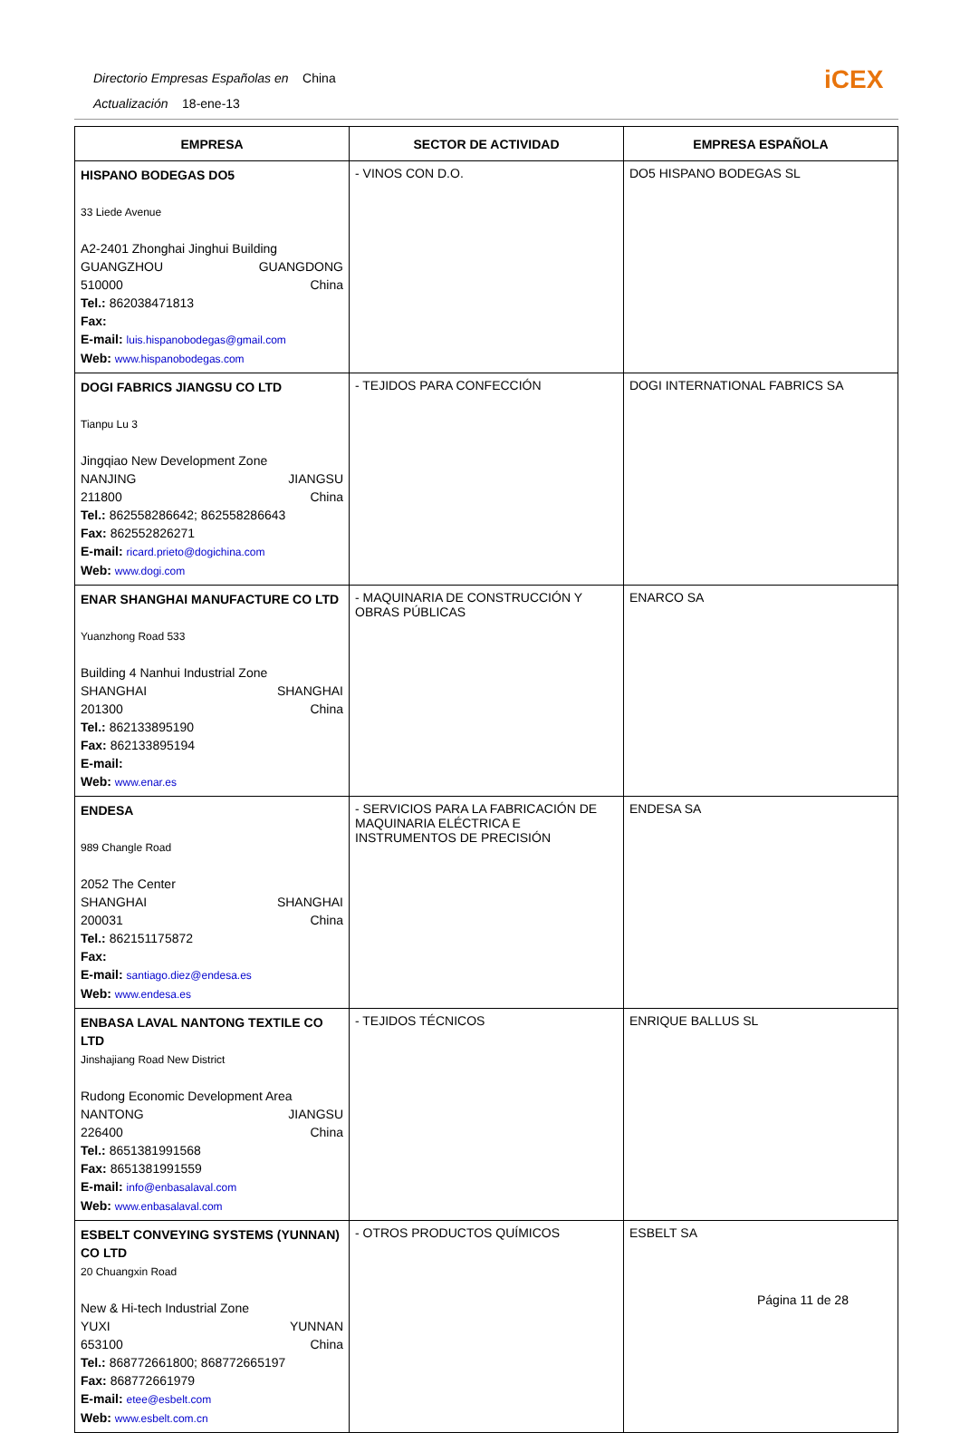Directorio Empresas Españolas en China
Actualización 18-ene-13
iCEX
| EMPRESA | SECTOR DE ACTIVIDAD | EMPRESA ESPAÑOLA |
| --- | --- | --- |
| HISPANO BODEGAS DO5 33 Liede Avenue A2-2401 Zhonghai Jinghui Building GUANGZHOU GUANGDONG 510000 China Tel.: 862038471813 Fax: E-mail: luis.hispanobodegas@gmail.com Web: www.hispanobodegas.com | - VINOS CON D.O. | DO5 HISPANO BODEGAS SL |
| DOGI FABRICS JIANGSU CO LTD Tianpu Lu 3 Jingqiao New Development Zone NANJING JIANGSU 211800 China Tel.: 862558286642; 862558286643 Fax: 862552826271 E-mail: ricard.prieto@dogichina.com Web: www.dogi.com | - TEJIDOS PARA CONFECCIÓN | DOGI INTERNATIONAL FABRICS SA |
| ENAR SHANGHAI MANUFACTURE CO LTD Yuanzhong Road 533 Building 4 Nanhui Industrial Zone SHANGHAI SHANGHAI 201300 China Tel.: 862133895190 Fax: 862133895194 E-mail: Web: www.enar.es | - MAQUINARIA DE CONSTRUCCIÓN Y OBRAS PÚBLICAS | ENARCO SA |
| ENDESA 989 Changle Road 2052 The Center SHANGHAI SHANGHAI 200031 China Tel.: 862151175872 Fax: E-mail: santiago.diez@endesa.es Web: www.endesa.es | - SERVICIOS PARA LA FABRICACIÓN DE MAQUINARIA ELÉCTRICA E INSTRUMENTOS DE PRECISIÓN | ENDESA SA |
| ENBASA LAVAL NANTONG TEXTILE CO LTD Jinshajiang Road New District Rudong Economic Development Area NANTONG JIANGSU 226400 China Tel.: 8651381991568 Fax: 8651381991559 E-mail: info@enbasalaval.com Web: www.enbasalaval.com | - TEJIDOS TÉCNICOS | ENRIQUE BALLUS SL |
| ESBELT CONVEYING SYSTEMS (YUNNAN) CO LTD 20 Chuangxin Road New & Hi-tech Industrial Zone YUXI YUNNAN 653100 China Tel.: 868772661800; 868772665197 Fax: 868772661979 E-mail: etee@esbelt.com Web: www.esbelt.com.cn | - OTROS PRODUCTOS QUÍMICOS | ESBELT SA |
Página 11 de 28